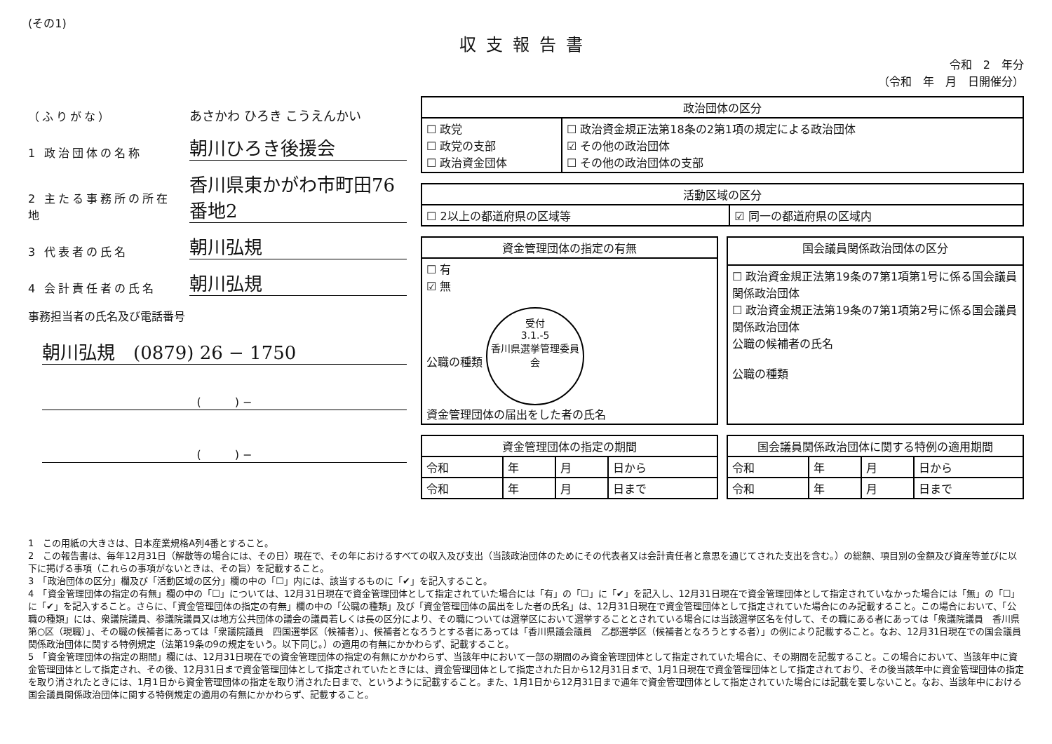(その1)
収支報告書
令和　2　年分
（令和　年　月　日開催分）
（ふりがな） あさかわ ひろき こうえんかい
1 政治団体の名称 朝川ひろき後援会
2 主たる事務所の所在地 香川県東かがわ市町田76番地2
3 代表者の氏名 朝川弘規
4 会計責任者の氏名 朝川弘規
事務担当者の氏名及び電話番号
朝川弘規　(0879) 26 − 1750
(　　　) −
(　　　) −
| 政治団体の区分 | |
| --- | --- |
| ☐ 政党 ☐ 政党の支部 ☐ 政治資金団体 | ☐ 政治資金規正法第18条の2第1項の規定による政治団体 ☑ その他の政治団体 ☐ その他の政治団体の支部 |
| 活動区域の区分 | |
| --- | --- |
| ☐ 2以上の都道府県の区域等 | ☑ 同一の都道府県の区域内 |
| 資金管理団体の指定の有無 |
| --- |
| ☐ 有 ☑ 無 公職の種類 受付 3.1.-5 香川県選挙管理委員会 資金管理団体の届出をした者の氏名 |
| 国会議員関係政治団体の区分 |
| --- |
| ☐ 政治資金規正法第19条の7第1項第1号に係る国会議員関係政治団体 ☐ 政治資金規正法第19条の7第1項第2号に係る国会議員関係政治団体 公職の候補者の氏名 公職の種類 |
| 資金管理団体の指定の期間 | | | |
| --- | --- | --- | --- |
| 令和 | 年 | 月 | 日から |
| 令和 | 年 | 月 | 日まで |
| 国会議員関係政治団体に関する特例の適用期間 | | | |
| --- | --- | --- | --- |
| 令和 | 年 | 月 | 日から |
| 令和 | 年 | 月 | 日まで |
1　この用紙の大きさは、日本産業規格A列4番とすること。
2　この報告書は、毎年12月31日（解散等の場合には、その日）現在で、その年におけるすべての収入及び支出（当該政治団体のためにその代表者又は会計責任者と意思を通じてされた支出を含む。）の総額、項目別の金額及び資産等並びに以下に掲げる事項（これらの事項がないときは、その旨）を記載すること。
3　「政治団体の区分」欄及び「活動区域の区分」欄の中の「☐」内には、該当するものに「✔」を記入すること。
4　「資金管理団体の指定の有無」欄の中の「☐」については、12月31日現在で資金管理団体として指定されていた場合には「有」の「☐」に「✔」を記入し、12月31日現在で資金管理団体として指定されていなかった場合には「無」の「☐」に「✔」を記入すること。さらに、「資金管理団体の指定の有無」欄の中の「公職の種類」及び「資金管理団体の届出をした者の氏名」は、12月31日現在で資金管理団体として指定されていた場合にのみ記載すること。この場合において、「公職の種類」には、衆議院議員、参議院議員又は地方公共団体の議会の議員若しくは長の区分により、その職については選挙区において選挙することとされている場合には当該選挙区名を付して、その職にある者にあっては「衆議院議員　香川県第○区（現職）」、その職の候補者にあっては「衆議院議員　四国選挙区（候補者）」、候補者となろうとする者にあっては「香川県議会議員　乙郡選挙区（候補者となろうとする者）」の例により記載すること。なお、12月31日現在での国会議員関係政治団体に関する特例規定（法第19条の9の規定をいう。以下同じ。）の適用の有無にかかわらず、記載すること。
5　「資金管理団体の指定の期間」欄には、12月31日現在での資金管理団体の指定の有無にかかわらず、当該年中において一部の期間のみ資金管理団体として指定されていた場合に、その期間を記載すること。この場合において、当該年中に資金管理団体として指定され、その後、12月31日まで資金管理団体として指定されていたときには、資金管理団体として指定された日から12月31日まで、1月1日現在で資金管理団体として指定されており、その後当該年中に資金管理団体の指定を取り消されたときには、1月1日から資金管理団体の指定を取り消された日まで、というように記載すること。また、1月1日から12月31日まで通年で資金管理団体として指定されていた場合には記載を要しないこと。なお、当該年中における国会議員関係政治団体に関する特例規定の適用の有無にかかわらず、記載すること。